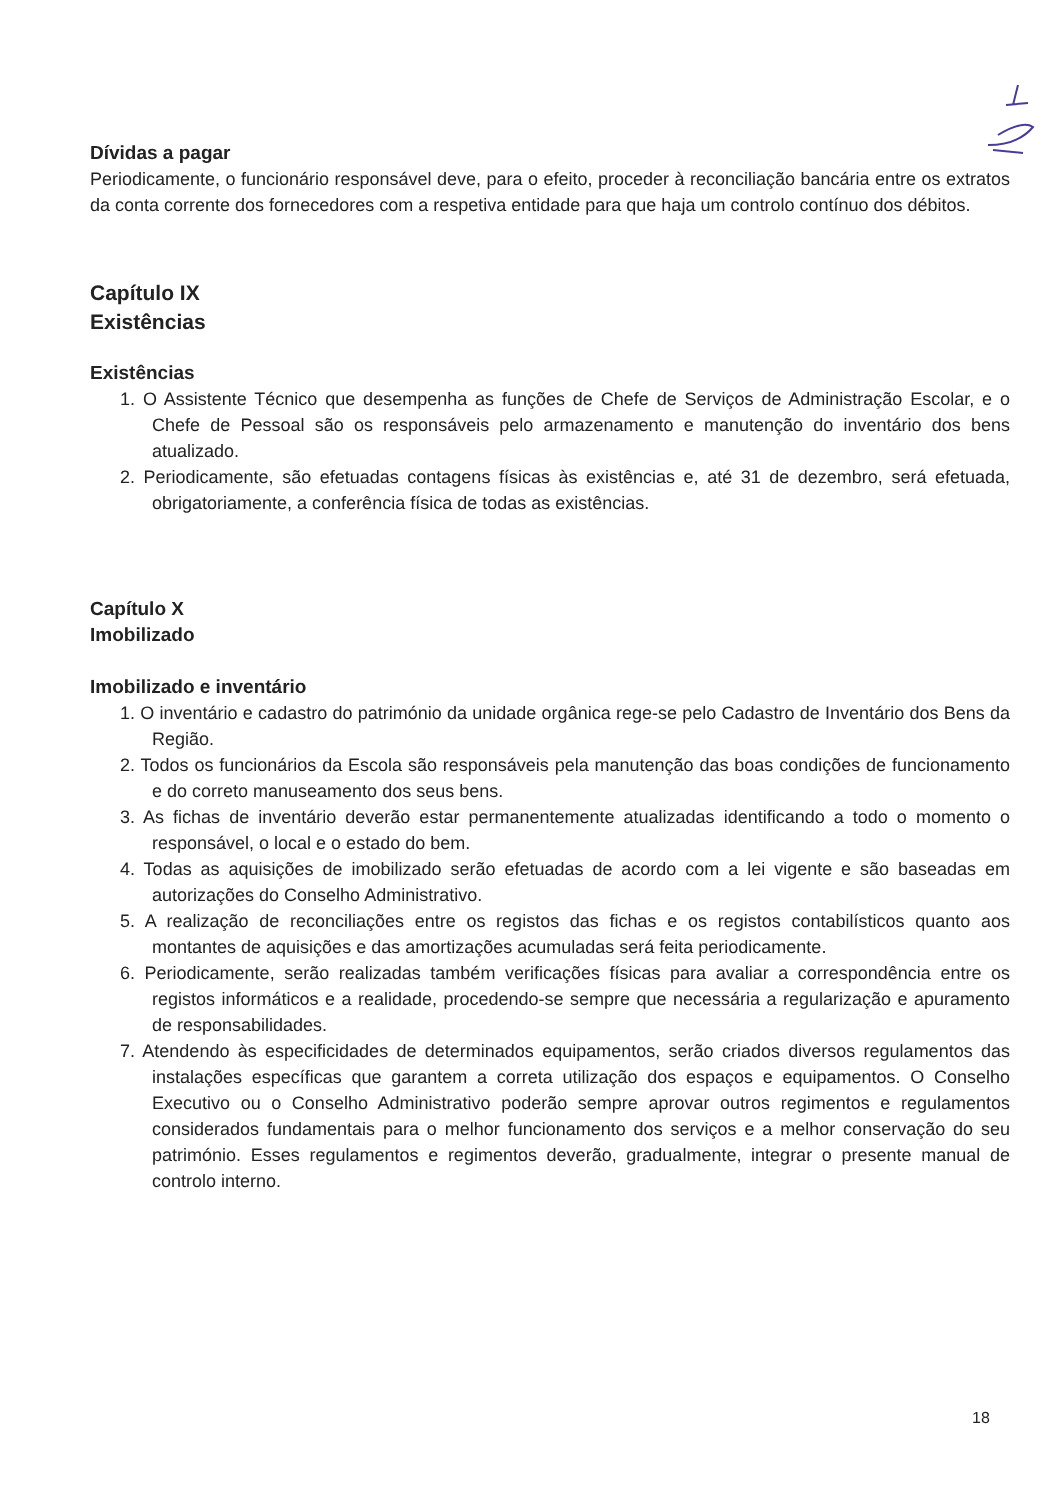Dívidas a pagar
Periodicamente, o funcionário responsável deve, para o efeito, proceder à reconciliação bancária entre os extratos da conta corrente dos fornecedores com a respetiva entidade para que haja um controlo contínuo dos débitos.
Capítulo IX
Existências
Existências
1. O Assistente Técnico que desempenha as funções de Chefe de Serviços de Administração Escolar, e o Chefe de Pessoal são os responsáveis pelo armazenamento e manutenção do inventário dos bens atualizado.
2. Periodicamente, são efetuadas contagens físicas às existências e, até 31 de dezembro, será efetuada, obrigatoriamente, a conferência física de todas as existências.
Capítulo X
Imobilizado
Imobilizado e inventário
1. O inventário e cadastro do património da unidade orgânica rege-se pelo Cadastro de Inventário dos Bens da Região.
2. Todos os funcionários da Escola são responsáveis pela manutenção das boas condições de funcionamento e do correto manuseamento dos seus bens.
3. As fichas de inventário deverão estar permanentemente atualizadas identificando a todo o momento o responsável, o local e o estado do bem.
4. Todas as aquisições de imobilizado serão efetuadas de acordo com a lei vigente e são baseadas em autorizações do Conselho Administrativo.
5. A realização de reconciliações entre os registos das fichas e os registos contabilísticos quanto aos montantes de aquisições e das amortizações acumuladas será feita periodicamente.
6. Periodicamente, serão realizadas também verificações físicas para avaliar a correspondência entre os registos informáticos e a realidade, procedendo-se sempre que necessária a regularização e apuramento de responsabilidades.
7. Atendendo às especificidades de determinados equipamentos, serão criados diversos regulamentos das instalações específicas que garantem a correta utilização dos espaços e equipamentos. O Conselho Executivo ou o Conselho Administrativo poderão sempre aprovar outros regimentos e regulamentos considerados fundamentais para o melhor funcionamento dos serviços e a melhor conservação do seu património. Esses regulamentos e regimentos deverão, gradualmente, integrar o presente manual de controlo interno.
18